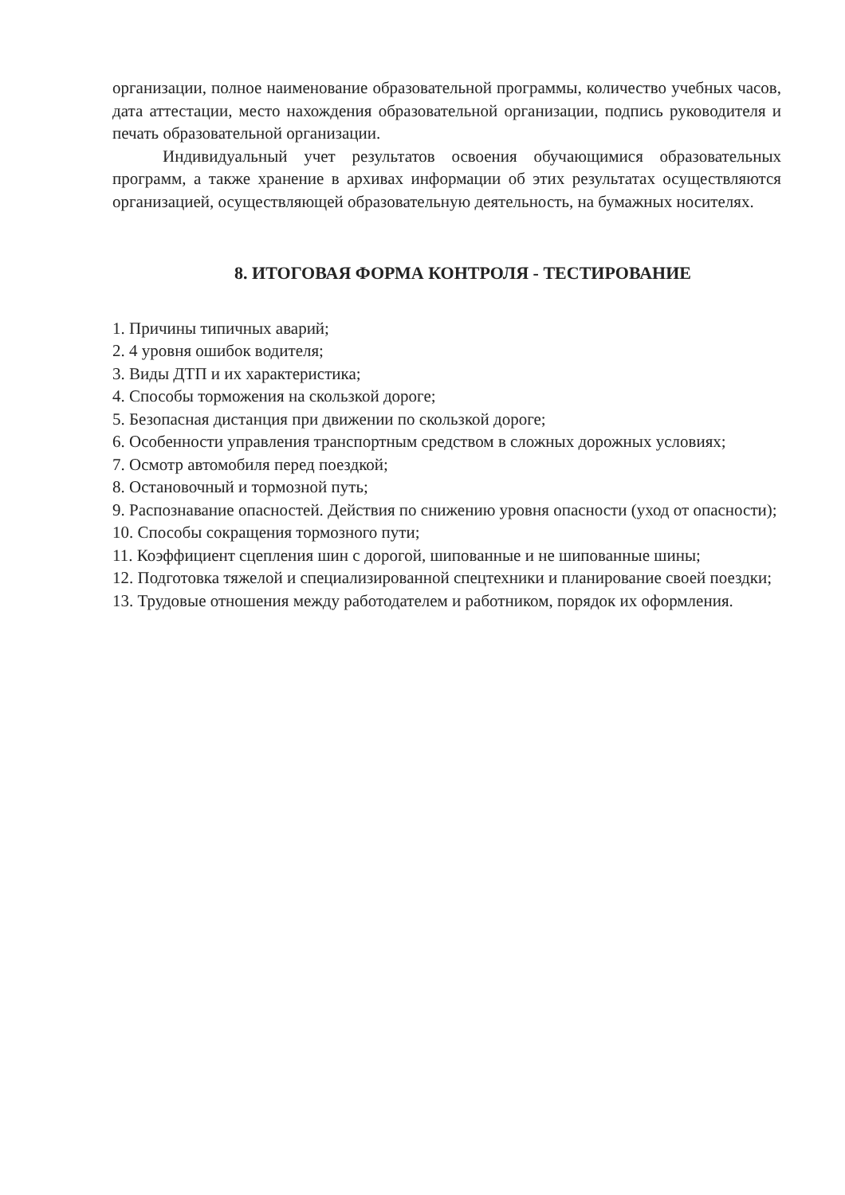организации, полное наименование образовательной программы, количество учебных часов, дата аттестации, место нахождения образовательной организации, подпись руководителя и печать образовательной организации.
Индивидуальный учет результатов освоения обучающимися образовательных программ, а также хранение в архивах информации об этих результатах осуществляются организацией, осуществляющей образовательную деятельность, на бумажных носителях.
8. ИТОГОВАЯ ФОРМА КОНТРОЛЯ - ТЕСТИРОВАНИЕ
1. Причины типичных аварий;
2. 4 уровня ошибок водителя;
3. Виды ДТП и их характеристика;
4. Способы торможения на скользкой дороге;
5. Безопасная дистанция при движении по скользкой дороге;
6. Особенности управления транспортным средством в сложных дорожных условиях;
7. Осмотр автомобиля перед поездкой;
8. Остановочный и тормозной путь;
9. Распознавание опасностей. Действия по снижению уровня опасности (уход от опасности);
10. Способы сокращения тормозного пути;
11. Коэффициент сцепления шин с дорогой, шипованные и не шипованные шины;
12. Подготовка тяжелой и специализированной спецтехники и планирование своей поездки;
13. Трудовые отношения между работодателем и работником, порядок их оформления.